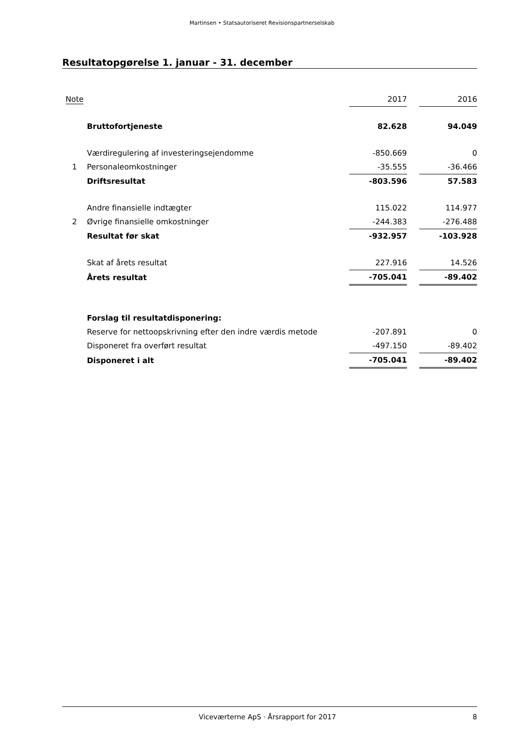Martinsen • Statsautoriseret Revisionspartnerselskab
Resultatopgørelse 1. januar - 31. december
| Note | | 2017 | | 2016 |
| | Bruttofortjeneste | 82.628 | | 94.049 |
| | Værdiregulering af investeringsejendomme | -850.669 | | 0 |
| 1 | Personaleomkostninger | -35.555 | | -36.466 |
| | Driftsresultat | -803.596 | | 57.583 |
| | Andre finansielle indtægter | 115.022 | | 114.977 |
| 2 | Øvrige finansielle omkostninger | -244.383 | | -276.488 |
| | Resultat før skat | -932.957 | | -103.928 |
| | Skat af årets resultat | 227.916 | | 14.526 |
| | Årets resultat | -705.041 | | -89.402 |
| | Forslag til resultatdisponering: | | | |
| | Reserve for nettoopskrivning efter den indre værdis metode | -207.891 | | 0 |
| | Disponeret fra overført resultat | -497.150 | | -89.402 |
| | Disponeret i alt | -705.041 | | -89.402 |
Viceværterne ApS · Årsrapport for 2017 8